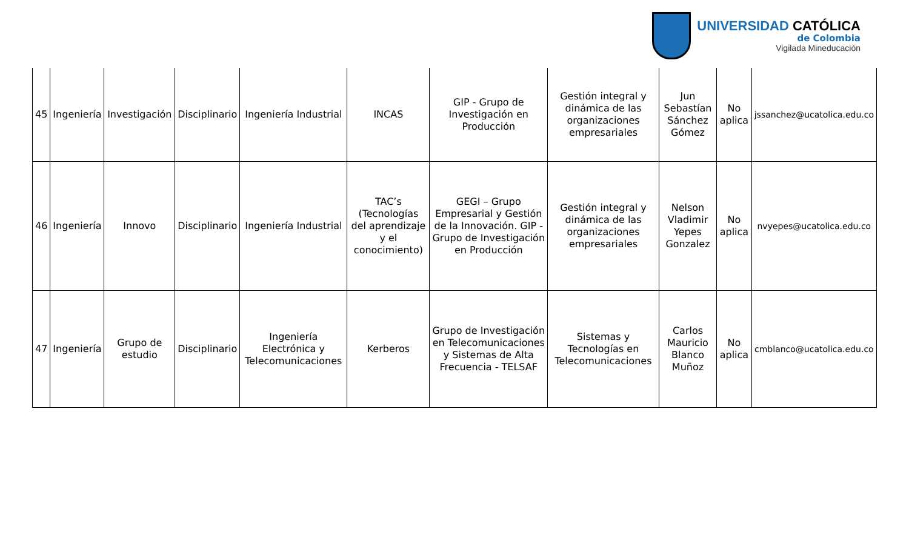UNIVERSIDAD CATÓLICA
de Colombia
Vigilada Mineducación
| 45 | Ingeniería | Investigación | Disciplinario | Ingeniería Industrial | INCAS | GIP - Grupo de Investigación en Producción | Gestión integral y dinámica de las organizaciones empresariales | Jun Sebastían Sánchez Gómez | No aplica | jssanchez@ucatolica.edu.co |
| 46 | Ingeniería | Innovo | Disciplinario | Ingeniería Industrial | TAC’s (Tecnologías del aprendizaje y el conocimiento) | GEGI – Grupo Empresarial y Gestión de la Innovación. GIP - Grupo de Investigación en Producción | Gestión integral y dinámica de las organizaciones empresariales | Nelson Vladimir Yepes Gonzalez | No aplica | nvyepes@ucatolica.edu.co |
| 47 | Ingeniería | Grupo de estudio | Disciplinario | Ingeniería Electrónica y Telecomunicaciones | Kerberos | Grupo de Investigación en Telecomunicaciones y Sistemas de Alta Frecuencia - TELSAF | Sistemas y Tecnologías en Telecomunicaciones | Carlos Mauricio Blanco Muñoz | No aplica | cmblanco@ucatolica.edu.co |